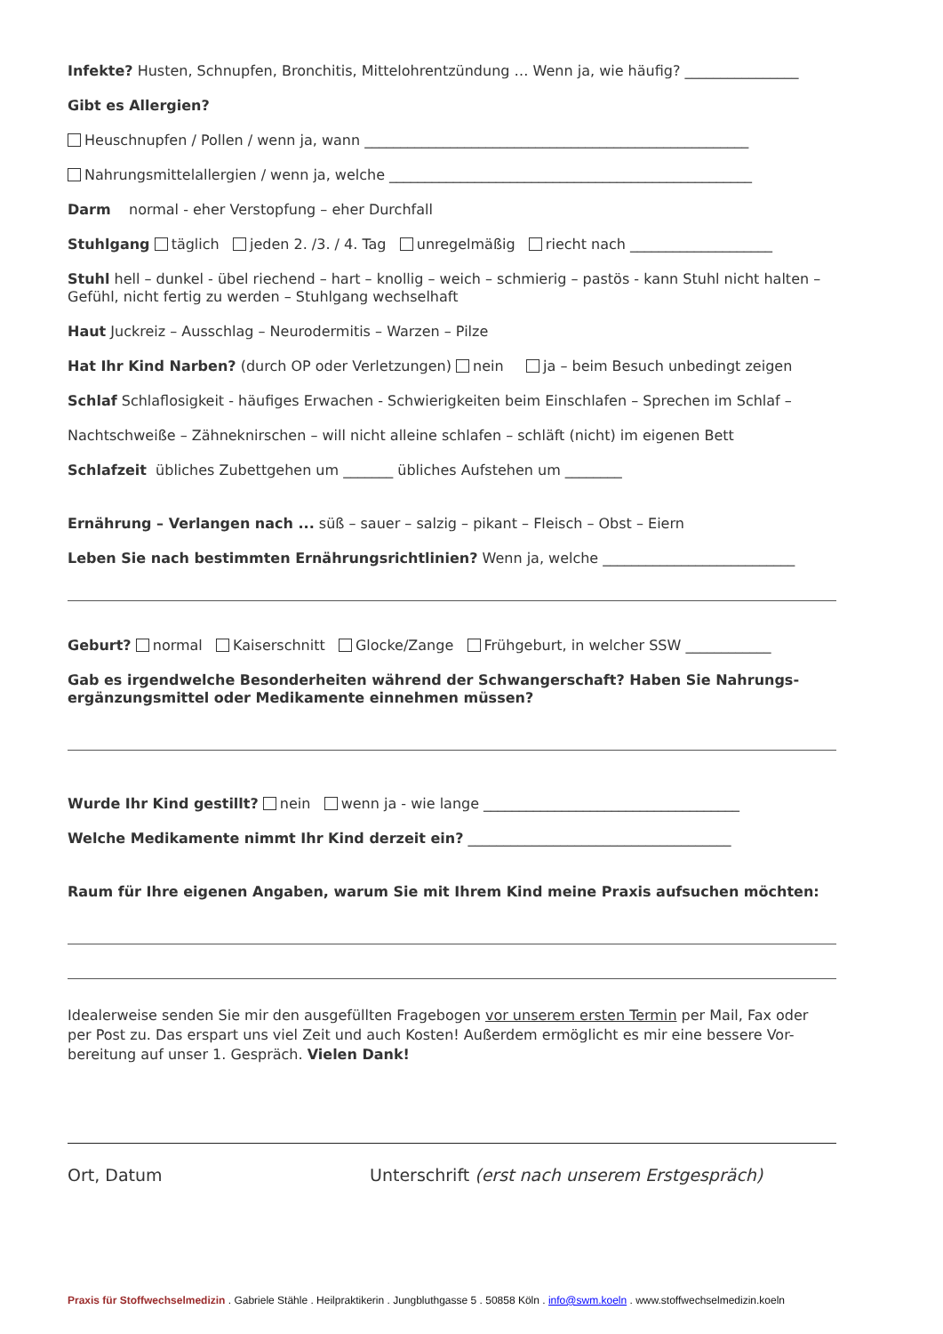Infekte? Husten, Schnupfen, Bronchitis, Mittelohrentzündung … Wenn ja, wie häufig? ________________
Gibt es Allergien?
Heuschnupfen / Pollen / wenn ja, wann ______________________________________________________
Nahrungsmittelallergien / wenn ja, welche ___________________________________________________
Darm normal - eher Verstopfung – eher Durchfall
Stuhlgang täglich jeden 2. /3. / 4. Tag unregelmäßig riecht nach ____________________
Stuhl hell – dunkel - übel riechend – hart – knollig – weich – schmierig – pastös - kann Stuhl nicht halten – Gefühl, nicht fertig zu werden – Stuhlgang wechselhaft
Haut Juckreiz – Ausschlag – Neurodermitis – Warzen – Pilze
Hat Ihr Kind Narben? (durch OP oder Verletzungen) nein ja – beim Besuch unbedingt zeigen
Schlaf Schlaflosigkeit - häufiges Erwachen - Schwierigkeiten beim Einschlafen – Sprechen im Schlaf –
Nachtschweiße – Zähneknirschen – will nicht alleine schlafen – schläft (nicht) im eigenen Bett
Schlafzeit übliches Zubettgehen um _______ übliches Aufstehen um ________
Ernährung – Verlangen nach ... süß – sauer – salzig – pikant – Fleisch – Obst – Eiern
Leben Sie nach bestimmten Ernährungsrichtlinien? Wenn ja, welche ___________________________
Geburt? normal Kaiserschnitt Glocke/Zange Frühgeburt, in welcher SSW ____________
Gab es irgendwelche Besonderheiten während der Schwangerschaft? Haben Sie Nahrungs-ergänzungsmittel oder Medikamente einnehmen müssen?
Wurde Ihr Kind gestillt? nein wenn ja - wie lange ____________________________________
Welche Medikamente nimmt Ihr Kind derzeit ein? _____________________________________
Raum für Ihre eigenen Angaben, warum Sie mit Ihrem Kind meine Praxis aufsuchen möchten:
Idealerweise senden Sie mir den ausgefüllten Fragebogen vor unserem ersten Termin per Mail, Fax oder per Post zu. Das erspart uns viel Zeit und auch Kosten! Außerdem ermöglicht es mir eine bessere Vor-bereitung auf unser 1. Gespräch. Vielen Dank!
Ort, Datum Unterschrift (erst nach unserem Erstgespräch)
Praxis für Stoffwechselmedizin . Gabriele Stähle . Heilpraktikerin . Jungbluthgasse 5 . 50858 Köln . info@swm.koeln . www.stoffwechselmedizin.koeln